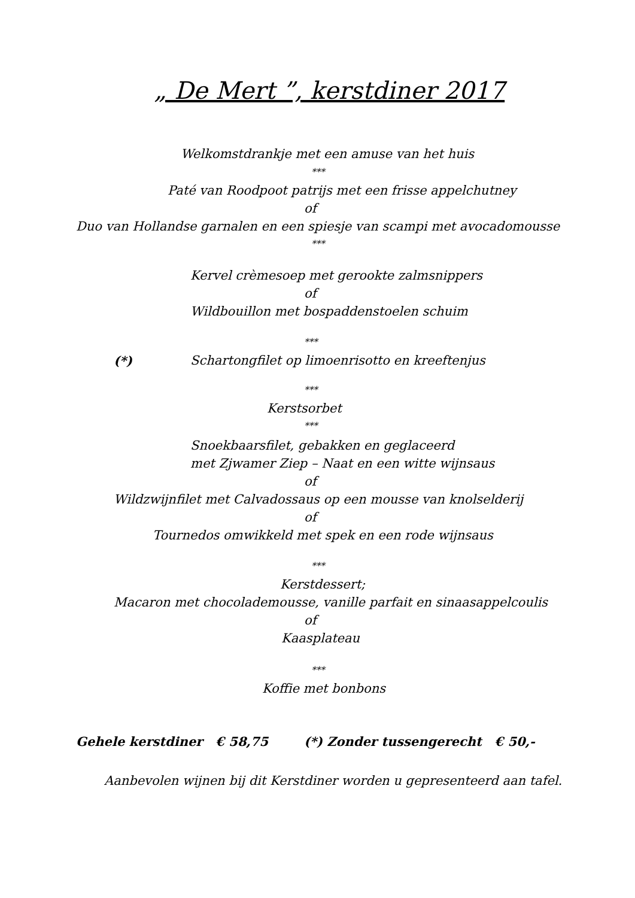„ De Mert ”, kerstdiner 2017
Welkomstdrankje met een amuse van het huis
***
Paté van Roodpoot patrijs met een frisse appelchutney
of
Duo van Hollandse garnalen en een spiesje van scampi met avocadomousse
***
Kervel crèmesoep met gerookte zalmsnippers
of
Wildbouillon met bospaddenstoelen schuim
***
(*) Schartongfilet op limoenrisotto en kreeftenjus
***
Kerstsorbet
***
Snoekbaarsfilet, gebakken en geglaceerd
met Zjwamer Ziep – Naat en een witte wijnsaus
of
Wildzwijnfilet met Calvadossaus op een mousse van knolselderij
of
Tournedos omwikkeld met spek en een rode wijnsaus
***
Kerstdessert;
Macaron met chocolademousse, vanille parfait en sinaasappelcoulis
of
Kaasplateau
***
Koffie met bonbons
Gehele kerstdiner € 58,75 (*) Zonder tussengerecht € 50,-
Aanbevolen wijnen bij dit Kerstdiner worden u gepresenteerd aan tafel.